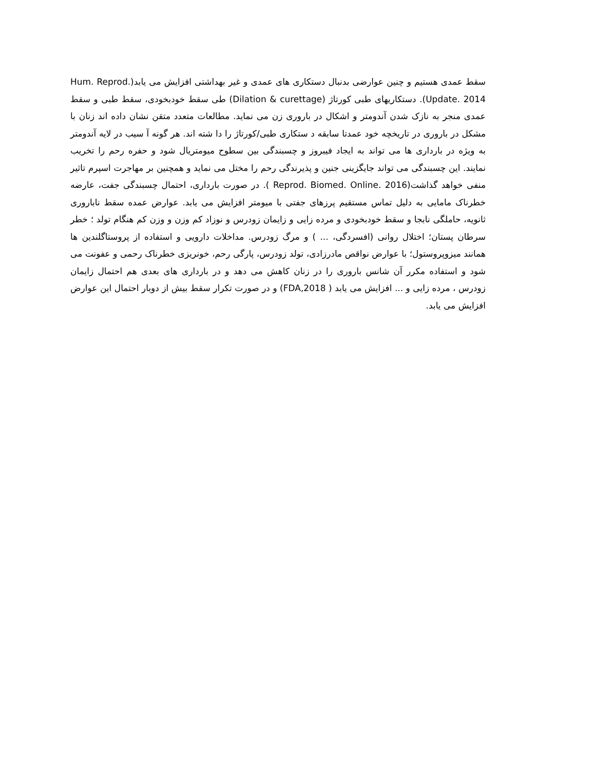سقط عمدی هستیم و چنین عوارضی بدنبال دستکاری های عمدی و غیر بهداشتی افزایش می یابد(Hum. Reprod. Update. 2014). دستکاریهای طبی کورتاژ (Dilation & curettage) طی سقط خودبخودی، سقط طبی و سقط عمدی منجر به نازک شدن آندومتر و اشکال در باروری زن می نماید. مطالعات متعدد متقن نشان داده اند زنان با مشکل در باروری در تاریخچه خود عمدتا سابقه د ستکاری طبی/کورتاژ را دا شته اند. هر گونه آ سیب در لایه آندومتر به ویژه در بارداری ها می تواند به ایجاد فیبروز و چسبندگی بین سطوح میومتریال شود و حفره رحم را تخریب نمایند. این چسبندگی می تواند جایگزینی جنین و پذیرندگی رحم را مختل می نماید و همچنین بر مهاجرت اسپرم تاثیر منفی خواهد گذاشت(Reprod. Biomed. Online. 2016 ). در صورت بارداری، احتمال چسبندگی جفت، عارضه خطرناک مامایی به دلیل تماس مستقیم پرزهای جفتی با میومتر افزایش می یابد. عوارض عمده سقط ناباروری ثانویه، حاملگی نابجا و سقط خودبخودی و مرده زایی و زایمان زودرس و نوزاد کم وزن و وزن کم هنگام تولد ؛ خطر سرطان پستان؛ اختلال روانی (افسردگی، ... ) و مرگ زودرس. مداخلات دارویی و استفاده از پروستاگلندین ها همانند میزوپروستول؛ با عوارض نواقص مادرزادی، تولد زودرس، پارگی رحم، خونریزی خطرناک رحمی و عفونت می شود و استفاده مکرر آن شانس باروری را در زنان کاهش می دهد و در بارداری های بعدی هم احتمال زایمان زودرس ، مرده زایی و ... افزایش می یابد ( FDA,2018) و در صورت تکرار سقط بیش از دوبار احتمال این عوارض افزایش می یابد.